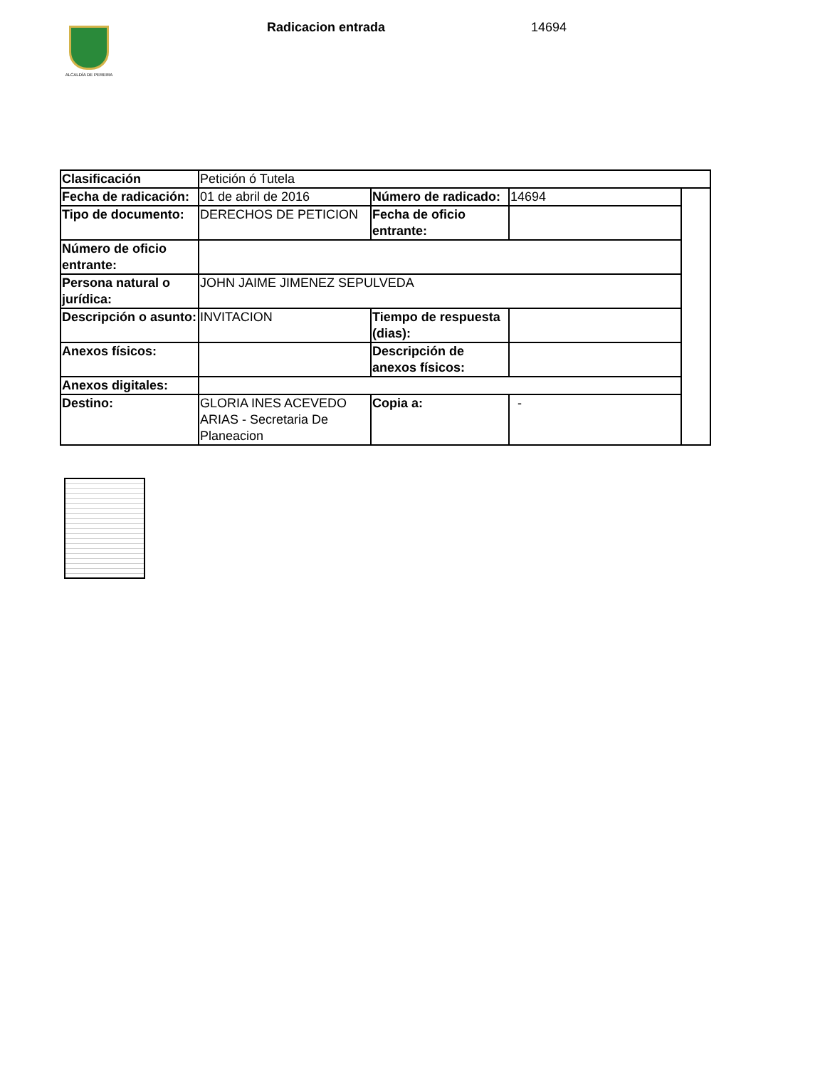ALCALDÍA DE PEREIRA
Radicacion entrada 14694
| Clasificación | Petición ó Tutela | | | |
| Fecha de radicación: | 01 de abril de 2016 | Número de radicado: | 14694 | |
| Tipo de documento: | DERECHOS DE PETICION | Fecha de oficio entrante: | | |
| Número de oficio entrante: | | | | |
| Persona natural o jurídica: | JOHN JAIME JIMENEZ SEPULVEDA | | | |
| Descripción o asunto: | INVITACION | Tiempo de respuesta (dias): | | |
| Anexos físicos: | | Descripción de anexos físicos: | | |
| Anexos digitales: | | | | |
| Destino: | GLORIA INES ACEVEDO ARIAS - Secretaria De Planeacion | Copia a: | - | |